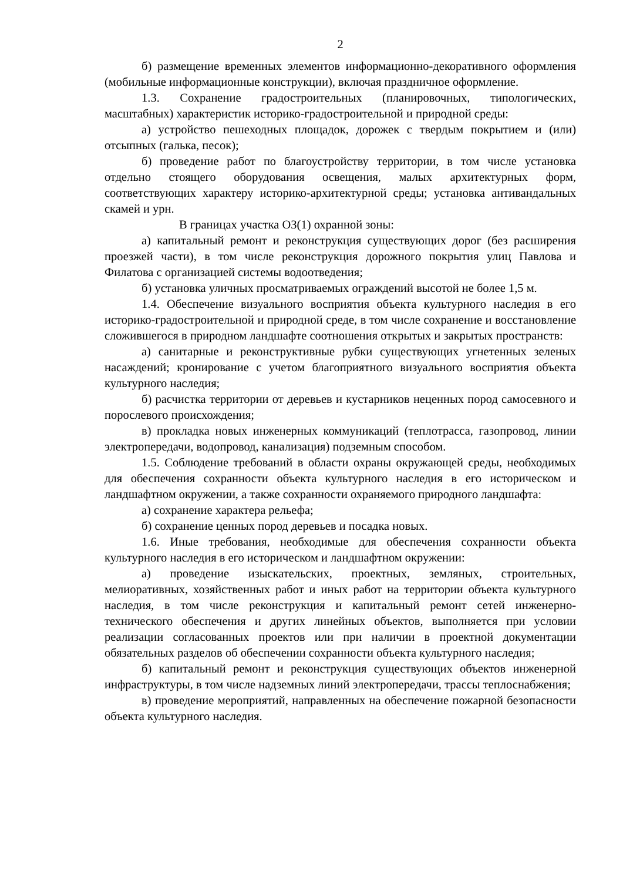2
б) размещение временных элементов информационно-декоративного оформления (мобильные информационные конструкции), включая праздничное оформление.
1.3. Сохранение градостроительных (планировочных, типологических, масштабных) характеристик историко-градостроительной и природной среды:
а) устройство пешеходных площадок, дорожек с твердым покрытием и (или) отсыпных (галька, песок);
б) проведение работ по благоустройству территории, в том числе установка отдельно стоящего оборудования освещения, малых архитектурных форм, соответствующих характеру историко-архитектурной среды; установка антивандальных скамей и урн.
В границах участка ОЗ(1) охранной зоны:
а) капитальный ремонт и реконструкция существующих дорог (без расширения проезжей части), в том числе реконструкция дорожного покрытия улиц Павлова и Филатова с организацией системы водоотведения;
б) установка уличных просматриваемых ограждений высотой не более 1,5 м.
1.4. Обеспечение визуального восприятия объекта культурного наследия в его историко-градостроительной и природной среде, в том числе сохранение и восстановление сложившегося в природном ландшафте соотношения открытых и закрытых пространств:
а) санитарные и реконструктивные рубки существующих угнетенных зеленых насаждений; кронирование с учетом благоприятного визуального восприятия объекта культурного наследия;
б) расчистка территории от деревьев и кустарников неценных пород самосевного и порослевого происхождения;
в) прокладка новых инженерных коммуникаций (теплотрасса, газопровод, линии электропередачи, водопровод, канализация) подземным способом.
1.5. Соблюдение требований в области охраны окружающей среды, необходимых для обеспечения сохранности объекта культурного наследия в его историческом и ландшафтном окружении, а также сохранности охраняемого природного ландшафта:
а) сохранение характера рельефа;
б) сохранение ценных пород деревьев и посадка новых.
1.6. Иные требования, необходимые для обеспечения сохранности объекта культурного наследия в его историческом и ландшафтном окружении:
а) проведение изыскательских, проектных, земляных, строительных, мелиоративных, хозяйственных работ и иных работ на территории объекта культурного наследия, в том числе реконструкция и капитальный ремонт сетей инженерно-технического обеспечения и других линейных объектов, выполняется при условии реализации согласованных проектов или при наличии в проектной документации обязательных разделов об обеспечении сохранности объекта культурного наследия;
б) капитальный ремонт и реконструкция существующих объектов инженерной инфраструктуры, в том числе надземных линий электропередачи, трассы теплоснабжения;
в) проведение мероприятий, направленных на обеспечение пожарной безопасности объекта культурного наследия.